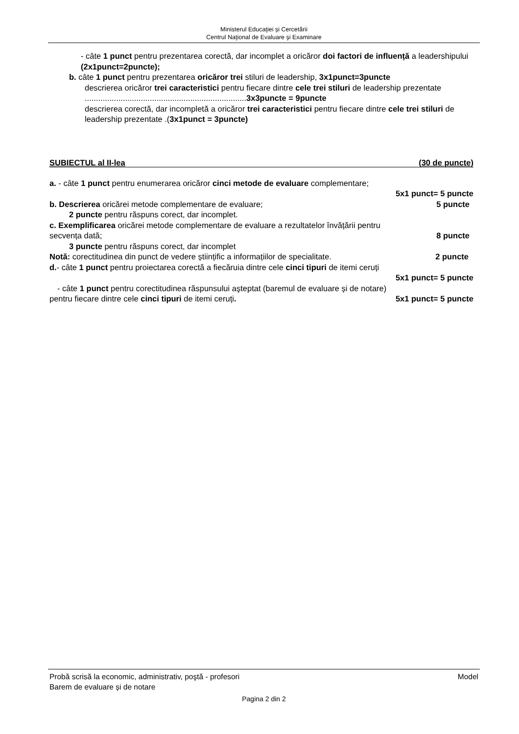Ministerul Educaţiei și Cercetării
Centrul Naţional de Evaluare şi Examinare
- câte 1 punct pentru prezentarea corectă, dar incomplet a oricăror doi factori de influență a leadershipului (2x1punct=2puncte);
b. câte 1 punct pentru prezentarea oricăror trei stiluri de leadership, 3x1punct=3puncte
descrierea oricăror trei caracteristici pentru fiecare dintre cele trei stiluri de leadership prezentate ........................................................................3x3puncte = 9puncte
descrierea corectă, dar incompletă a oricăror trei caracteristici pentru fiecare dintre cele trei stiluri de leadership prezentate .(3x1punct = 3puncte)
SUBIECTUL al II-lea (30 de puncte)
a. - câte 1 punct pentru enumerarea oricăror cinci metode de evaluare complementare;
5x1 punct= 5 puncte
b. Descrierea oricărei metode complementare de evaluare; 5 puncte
2 puncte pentru răspuns corect, dar incomplet.
c. Exemplificarea oricărei metode complementare de evaluare a rezultatelor învățării pentru
secvența dată; 8 puncte
3 puncte pentru răspuns corect, dar incomplet
Notă: corectitudinea din punct de vedere științific a informațiilor de specialitate. 2 puncte
d.- câte 1 punct pentru proiectarea corectă a fiecăruia dintre cele cinci tipuri de itemi ceruți
5x1 punct= 5 puncte
- câte 1 punct pentru corectitudinea răspunsului aşteptat (baremul de evaluare și de notare)
pentru fiecare dintre cele cinci tipuri de itemi ceruți. 5x1 punct= 5 puncte
Probă scrisă la economic, administrativ, poştă - profesori Model
Barem de evaluare și de notare
Pagina 2 din 2